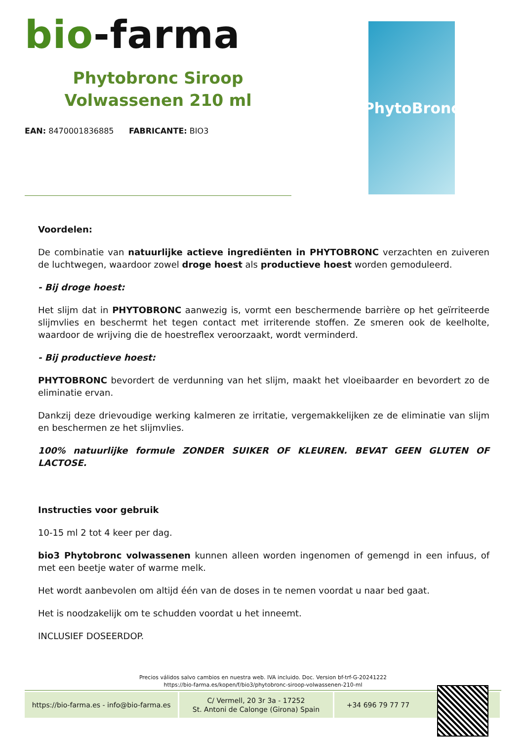bio-farma
Phytobronc Siroop
Volwassenen 210 ml
EAN: 8470001836885 FABRICANTE: BIO3
PhytoBronc
Voordelen:
De combinatie van natuurlijke actieve ingrediënten in PHYTOBRONC verzachten en zuiveren de luchtwegen, waardoor zowel droge hoest als productieve hoest worden gemoduleerd.
- Bij droge hoest:
Het slijm dat in PHYTOBRONC aanwezig is, vormt een beschermende barrière op het geïrriteerde slijmvlies en beschermt het tegen contact met irriterende stoffen. Ze smeren ook de keelholte, waardoor de wrijving die de hoestreflex veroorzaakt, wordt verminderd.
- Bij productieve hoest:
PHYTOBRONC bevordert de verdunning van het slijm, maakt het vloeibaarder en bevordert zo de eliminatie ervan.
Dankzij deze drievoudige werking kalmeren ze irritatie, vergemakkelijken ze de eliminatie van slijm en beschermen ze het slijmvlies.
100% natuurlijke formule ZONDER SUIKER OF KLEUREN. BEVAT GEEN GLUTEN OF LACTOSE.
Instructies voor gebruik
10-15 ml 2 tot 4 keer per dag.
bio3 Phytobronc volwassenen kunnen alleen worden ingenomen of gemengd in een infuus, of met een beetje water of warme melk.
Het wordt aanbevolen om altijd één van de doses in te nemen voordat u naar bed gaat.
Het is noodzakelijk om te schudden voordat u het inneemt.
INCLUSIEF DOSEERDOP.
Precios válidos salvo cambios en nuestra web. IVA incluido. Doc. Version bf-trf-G-20241222
https://bio-farma.es/kopen/f/bio3/phytobronc-siroop-volwassenen-210-ml
https://bio-farma.es - info@bio-farma.es
C/ Vermell, 20 3r 3a - 17252
St. Antoni de Calonge (Girona) Spain
+34 696 79 77 77